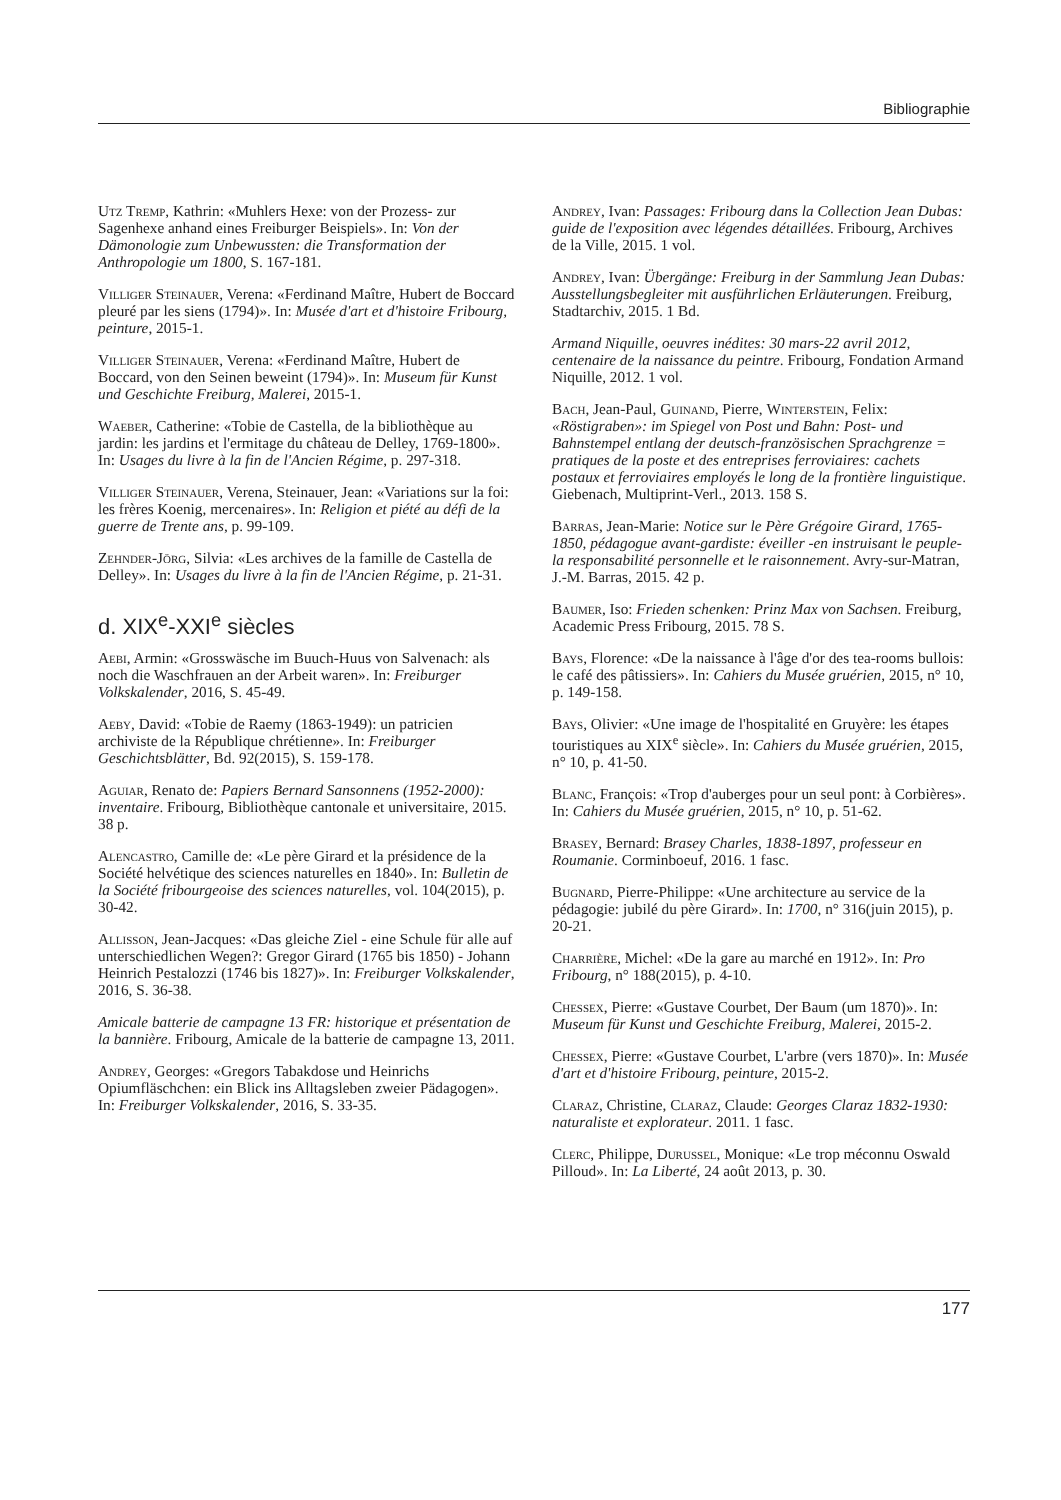Bibliographie
Utz Tremp, Kathrin: «Muhlers Hexe: von der Prozess- zur Sagenhexe anhand eines Freiburger Beispiels». In: Von der Dämonologie zum Unbewussten: die Transformation der Anthropologie um 1800, S. 167-181.
Villiger Steinauer, Verena: «Ferdinand Maître, Hubert de Boccard pleuré par les siens (1794)». In: Musée d'art et d'histoire Fribourg, peinture, 2015-1.
Villiger Steinauer, Verena: «Ferdinand Maître, Hubert de Boccard, von den Seinen beweint (1794)». In: Museum für Kunst und Geschichte Freiburg, Malerei, 2015-1.
Waeber, Catherine: «Tobie de Castella, de la bibliothèque au jardin: les jardins et l'ermitage du château de Delley, 1769-1800». In: Usages du livre à la fin de l'Ancien Régime, p. 297-318.
Villiger Steinauer, Verena, Steinauer, Jean: «Variations sur la foi: les frères Koenig, mercenaires». In: Religion et piété au défi de la guerre de Trente ans, p. 99-109.
Zehnder-Jörg, Silvia: «Les archives de la famille de Castella de Delley». In: Usages du livre à la fin de l'Ancien Régime, p. 21-31.
d. XIX<sup>e</sup>-XXI<sup>e</sup> siècles
Aebi, Armin: «Grosswäsche im Buuch-Huus von Salvenach: als noch die Waschfrauen an der Arbeit waren». In: Freiburger Volkskalender, 2016, S. 45-49.
Aeby, David: «Tobie de Raemy (1863-1949): un patricien archiviste de la République chrétienne». In: Freiburger Geschichtsblätter, Bd. 92(2015), S. 159-178.
Aguiar, Renato de: Papiers Bernard Sansonnens (1952-2000): inventaire. Fribourg, Bibliothèque cantonale et universitaire, 2015. 38 p.
Alencastro, Camille de: «Le père Girard et la présidence de la Société helvétique des sciences naturelles en 1840». In: Bulletin de la Société fribourgeoise des sciences naturelles, vol. 104(2015), p. 30-42.
Allisson, Jean-Jacques: «Das gleiche Ziel - eine Schule für alle auf unterschiedlichen Wegen?: Gregor Girard (1765 bis 1850) - Johann Heinrich Pestalozzi (1746 bis 1827)». In: Freiburger Volkskalender, 2016, S. 36-38.
Amicale batterie de campagne 13 FR: historique et présentation de la bannière. Fribourg, Amicale de la batterie de campagne 13, 2011.
Andrey, Georges: «Gregors Tabakdose und Heinrichs Opiumfläschchen: ein Blick ins Alltagsleben zweier Pädagogen». In: Freiburger Volkskalender, 2016, S. 33-35.
Andrey, Ivan: Passages: Fribourg dans la Collection Jean Dubas: guide de l'exposition avec légendes détaillées. Fribourg, Archives de la Ville, 2015. 1 vol.
Andrey, Ivan: Übergänge: Freiburg in der Sammlung Jean Dubas: Ausstellungsbegleiter mit ausführlichen Erläuterungen. Freiburg, Stadtarchiv, 2015. 1 Bd.
Armand Niquille, oeuvres inédites: 30 mars-22 avril 2012, centenaire de la naissance du peintre. Fribourg, Fondation Armand Niquille, 2012. 1 vol.
Bach, Jean-Paul, Guinand, Pierre, Winterstein, Felix: «Röstigraben»: im Spiegel von Post und Bahn: Post- und Bahnstempel entlang der deutsch-französischen Sprachgrenze = pratiques de la poste et des entreprises ferroviaires: cachets postaux et ferroviaires employés le long de la frontière linguistique. Giebenach, Multiprint-Verl., 2013. 158 S.
Barras, Jean-Marie: Notice sur le Père Grégoire Girard, 1765-1850, pédagogue avant-gardiste: éveiller -en instruisant le peuple- la responsabilité personnelle et le raisonnement. Avry-sur-Matran, J.-M. Barras, 2015. 42 p.
Baumer, Iso: Frieden schenken: Prinz Max von Sachsen. Freiburg, Academic Press Fribourg, 2015. 78 S.
Bays, Florence: «De la naissance à l'âge d'or des tea-rooms bullois: le café des pâtissiers». In: Cahiers du Musée gruérien, 2015, n° 10, p. 149-158.
Bays, Olivier: «Une image de l'hospitalité en Gruyère: les étapes touristiques au XIX<sup>e</sup> siècle». In: Cahiers du Musée gruérien, 2015, n° 10, p. 41-50.
Blanc, François: «Trop d'auberges pour un seul pont: à Corbières». In: Cahiers du Musée gruérien, 2015, n° 10, p. 51-62.
Brasey, Bernard: Brasey Charles, 1838-1897, professeur en Roumanie. Corminboeuf, 2016. 1 fasc.
Bugnard, Pierre-Philippe: «Une architecture au service de la pédagogie: jubilé du père Girard». In: 1700, n° 316(juin 2015), p. 20-21.
Charrière, Michel: «De la gare au marché en 1912». In: Pro Fribourg, n° 188(2015), p. 4-10.
Chessex, Pierre: «Gustave Courbet, Der Baum (um 1870)». In: Museum für Kunst und Geschichte Freiburg, Malerei, 2015-2.
Chessex, Pierre: «Gustave Courbet, L'arbre (vers 1870)». In: Musée d'art et d'histoire Fribourg, peinture, 2015-2.
Claraz, Christine, Claraz, Claude: Georges Claraz 1832-1930: naturaliste et explorateur. 2011. 1 fasc.
Clerc, Philippe, Durussel, Monique: «Le trop méconnu Oswald Pilloud». In: La Liberté, 24 août 2013, p. 30.
177